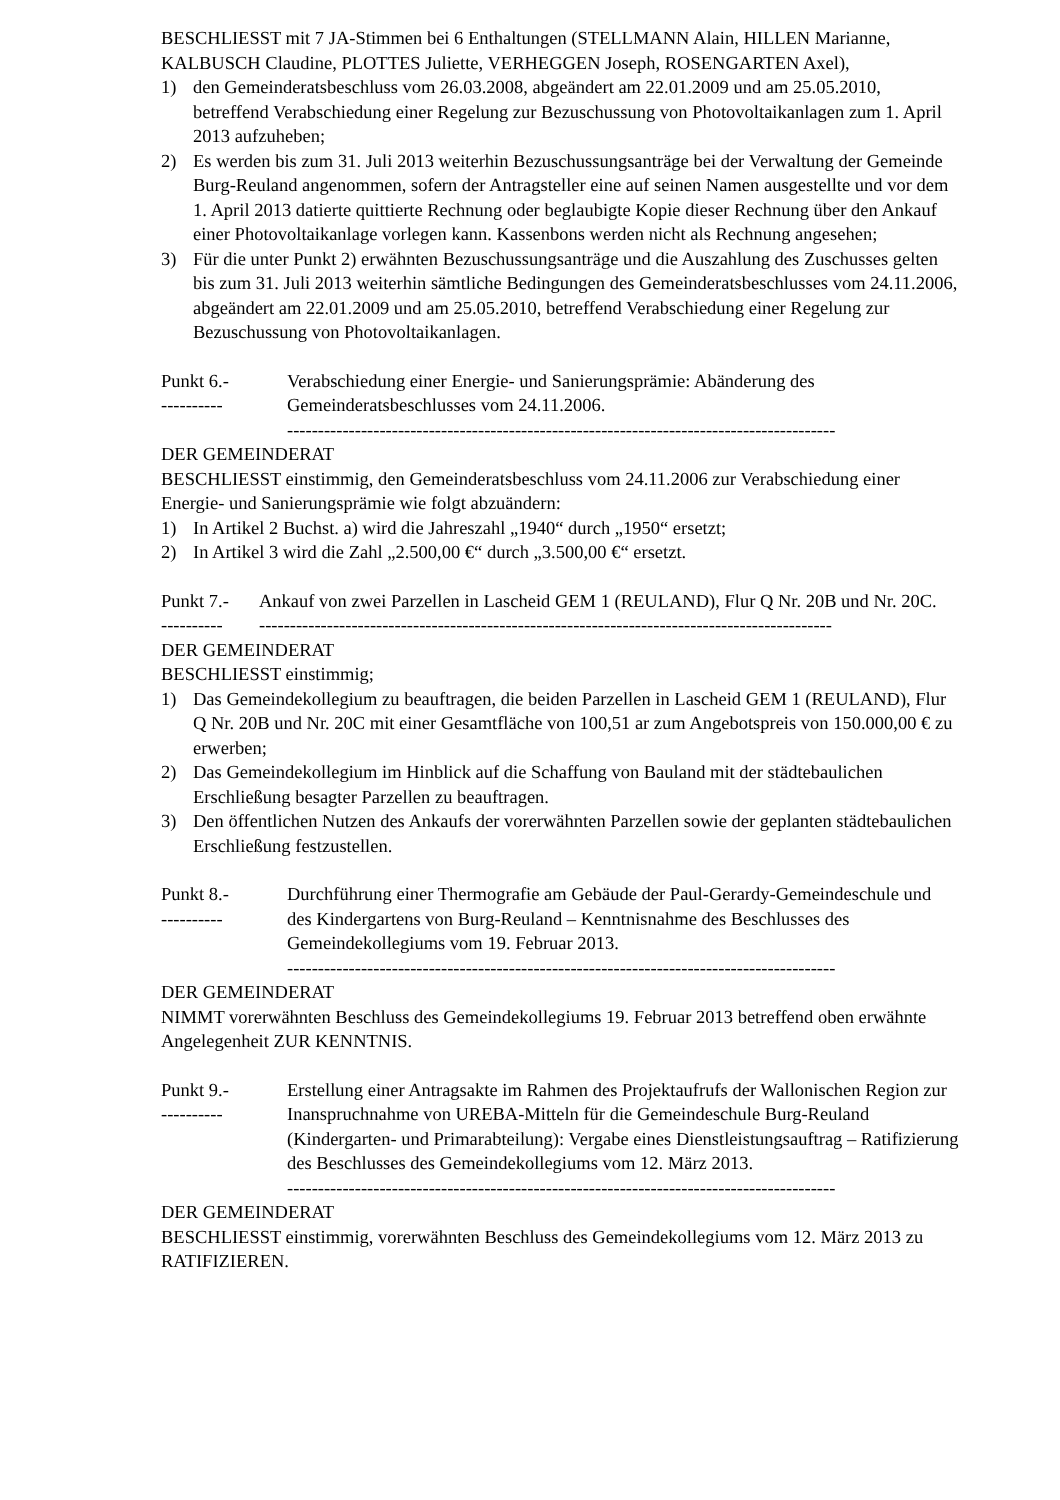BESCHLIESST mit 7 JA-Stimmen bei 6 Enthaltungen (STELLMANN Alain, HILLEN Marianne, KALBUSCH Claudine, PLOTTES Juliette, VERHEGGEN Joseph, ROSENGARTEN Axel),
1) den Gemeinderatsbeschluss vom 26.03.2008, abgeändert am 22.01.2009 und am 25.05.2010, betreffend Verabschiedung einer Regelung zur Bezuschussung von Photovoltaikanlagen zum 1. April 2013 aufzuheben;
2) Es werden bis zum 31. Juli 2013 weiterhin Bezuschussungsanträge bei der Verwaltung der Gemeinde Burg-Reuland angenommen, sofern der Antragsteller eine auf seinen Namen ausgestellte und vor dem 1. April 2013 datierte quittierte Rechnung oder beglaubigte Kopie dieser Rechnung über den Ankauf einer Photovoltaikanlage vorlegen kann. Kassenbons werden nicht als Rechnung angesehen;
3) Für die unter Punkt 2) erwähnten Bezuschussungsanträge und die Auszahlung des Zuschusses gelten bis zum 31. Juli 2013 weiterhin sämtliche Bedingungen des Gemeinderatsbeschlusses vom 24.11.2006, abgeändert am 22.01.2009 und am 25.05.2010, betreffend Verabschiedung einer Regelung zur Bezuschussung von Photovoltaikanlagen.
Punkt 6.-
----------
Verabschiedung einer Energie- und Sanierungsprämie: Abänderung des Gemeinderatsbeschlusses vom 24.11.2006.
-----------------------------------------------------------------------------------------
DER GEMEINDERAT
BESCHLIESST einstimmig, den Gemeinderatsbeschluss vom 24.11.2006 zur Verabschiedung einer Energie- und Sanierungsprämie wie folgt abzuändern:
1) In Artikel 2 Buchst. a) wird die Jahreszahl „1940“ durch „1950“ ersetzt;
2) In Artikel 3 wird die Zahl „2.500,00 €“ durch „3.500,00 €“ ersetzt.
Punkt 7.-
----------
Ankauf von zwei Parzellen in Lascheid GEM 1 (REULAND), Flur Q Nr. 20B und Nr. 20C.
---------------------------------------------------------------------------------------------
DER GEMEINDERAT
BESCHLIESST einstimmig;
1) Das Gemeindekollegium zu beauftragen, die beiden Parzellen in Lascheid GEM 1 (REULAND), Flur Q Nr. 20B und Nr. 20C mit einer Gesamtfläche von 100,51 ar zum Angebotspreis von 150.000,00 € zu erwerben;
2) Das Gemeindekollegium im Hinblick auf die Schaffung von Bauland mit der städtebaulichen Erschließung besagter Parzellen zu beauftragen.
3) Den öffentlichen Nutzen des Ankaufs der vorerwähnten Parzellen sowie der geplanten städtebaulichen Erschließung festzustellen.
Punkt 8.-
----------
Durchführung einer Thermografie am Gebäude der Paul-Gerardy-Gemeindeschule und des Kindergartens von Burg-Reuland – Kenntnisnahme des Beschlusses des Gemeindekollegiums vom 19. Februar 2013.
-----------------------------------------------------------------------------------------
DER GEMEINDERAT
NIMMT vorerwähnten Beschluss des Gemeindekollegiums 19. Februar 2013 betreffend oben erwähnte Angelegenheit ZUR KENNTNIS.
Punkt 9.-
----------
Erstellung einer Antragsakte im Rahmen des Projektaufrufs der Wallonischen Region zur Inanspruchnahme von UREBA-Mitteln für die Gemeindeschule Burg-Reuland (Kindergarten- und Primarabteilung): Vergabe eines Dienstleistungsauftrag – Ratifizierung des Beschlusses des Gemeindekollegiums vom 12. März 2013.
-----------------------------------------------------------------------------------------
DER GEMEINDERAT
BESCHLIESST einstimmig, vorerwähnten Beschluss des Gemeindekollegiums vom 12. März 2013 zu RATIFIZIEREN.